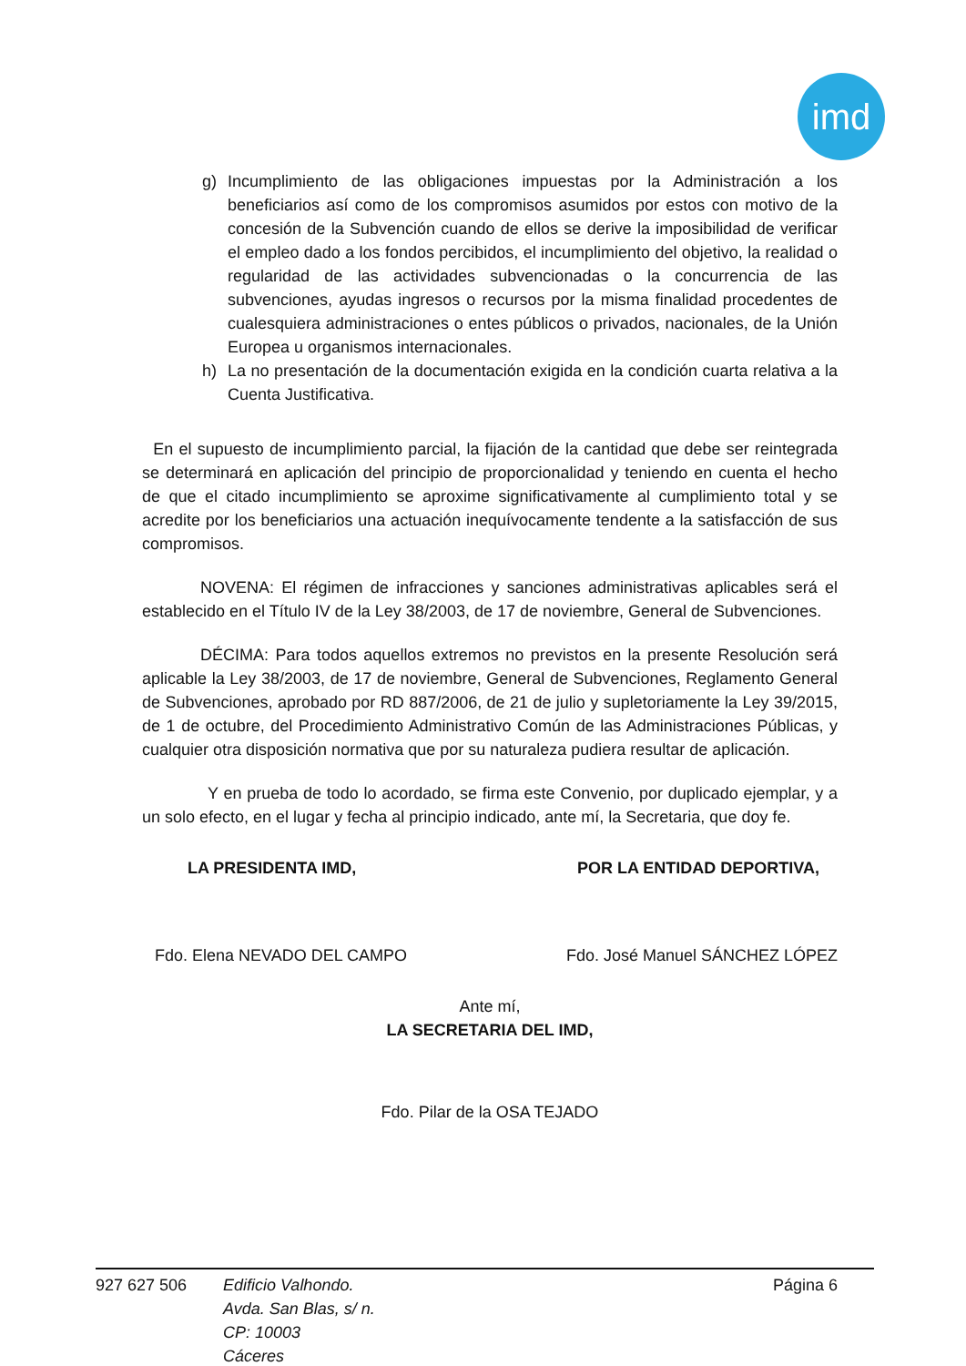imd
g) Incumplimiento de las obligaciones impuestas por la Administración a los beneficiarios así como de los compromisos asumidos por estos con motivo de la concesión de la Subvención cuando de ellos se derive la imposibilidad de verificar el empleo dado a los fondos percibidos, el incumplimiento del objetivo, la realidad o regularidad de las actividades subvencionadas o la concurrencia de las subvenciones, ayudas ingresos o recursos por la misma finalidad procedentes de cualesquiera administraciones o entes públicos o privados, nacionales, de la Unión Europea u organismos internacionales.
h) La no presentación de la documentación exigida en la condición cuarta relativa a la Cuenta Justificativa.
En el supuesto de incumplimiento parcial, la fijación de la cantidad que debe ser reintegrada se determinará en aplicación del principio de proporcionalidad y teniendo en cuenta el hecho de que el citado incumplimiento se aproxime significativamente al cumplimiento total y se acredite por los beneficiarios una actuación inequívocamente tendente a la satisfacción de sus compromisos.
NOVENA: El régimen de infracciones y sanciones administrativas aplicables será el establecido en el Título IV de la Ley 38/2003, de 17 de noviembre, General de Subvenciones.
DÉCIMA: Para todos aquellos extremos no previstos en la presente Resolución será aplicable la Ley 38/2003, de 17 de noviembre, General de Subvenciones, Reglamento General de Subvenciones, aprobado por RD 887/2006, de 21 de julio y supletoriamente la Ley 39/2015, de 1 de octubre, del Procedimiento Administrativo Común de las Administraciones Públicas, y cualquier otra disposición normativa que por su naturaleza pudiera resultar de aplicación.
Y en prueba de todo lo acordado, se firma este Convenio, por duplicado ejemplar, y a un solo efecto, en el lugar y fecha al principio indicado, ante mí, la Secretaria, que doy fe.
LA PRESIDENTA IMD, POR LA ENTIDAD DEPORTIVA,
Fdo. Elena NEVADO DEL CAMPO Fdo. José Manuel SÁNCHEZ LÓPEZ
Ante mí,
LA SECRETARIA DEL IMD,
Fdo. Pilar de la OSA TEJADO
927 627 506 Edificio Valhondo.
Avda. San Blas, s/ n.
CP: 10003
Cáceres
Página 6